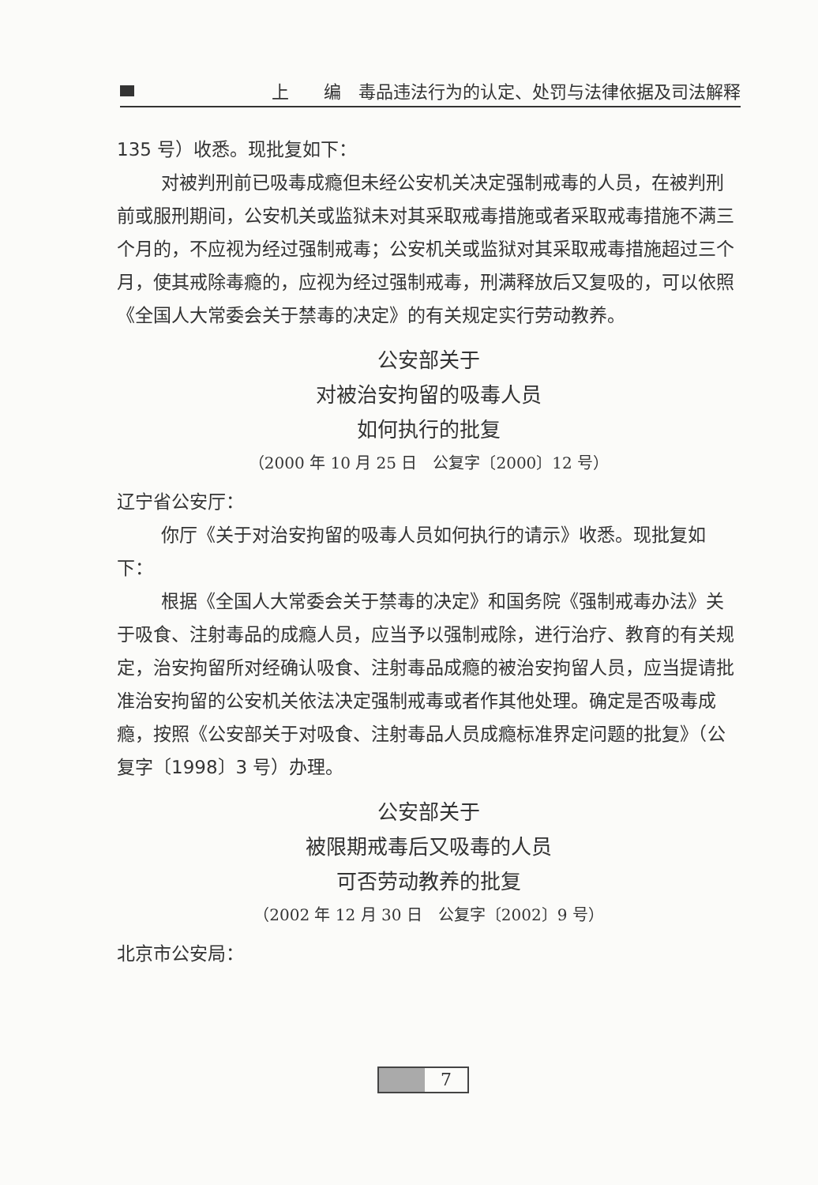上　　编　毒品违法行为的认定、处罚与法律依据及司法解释
135 号）收悉。现批复如下：
对被判刑前已吸毒成瘾但未经公安机关决定强制戒毒的人员，在被判刑前或服刑期间，公安机关或监狱未对其采取戒毒措施或者采取戒毒措施不满三个月的，不应视为经过强制戒毒；公安机关或监狱对其采取戒毒措施超过三个月，使其戒除毒瘾的，应视为经过强制戒毒，刑满释放后又复吸的，可以依照《全国人大常委会关于禁毒的决定》的有关规定实行劳动教养。
公安部关于
对被治安拘留的吸毒人员
如何执行的批复
（2000 年 10 月 25 日　公复字〔2000〕12 号）
辽宁省公安厅：
你厅《关于对治安拘留的吸毒人员如何执行的请示》收悉。现批复如下：
根据《全国人大常委会关于禁毒的决定》和国务院《强制戒毒办法》关于吸食、注射毒品的成瘾人员，应当予以强制戒除，进行治疗、教育的有关规定，治安拘留所对经确认吸食、注射毒品成瘾的被治安拘留人员，应当提请批准治安拘留的公安机关依法决定强制戒毒或者作其他处理。确定是否吸毒成瘾，按照《公安部关于对吸食、注射毒品人员成瘾标准界定问题的批复》（公复字〔1998〕3 号）办理。
公安部关于
被限期戒毒后又吸毒的人员
可否劳动教养的批复
（2002 年 12 月 30 日　公复字〔2002〕9 号）
北京市公安局：
7